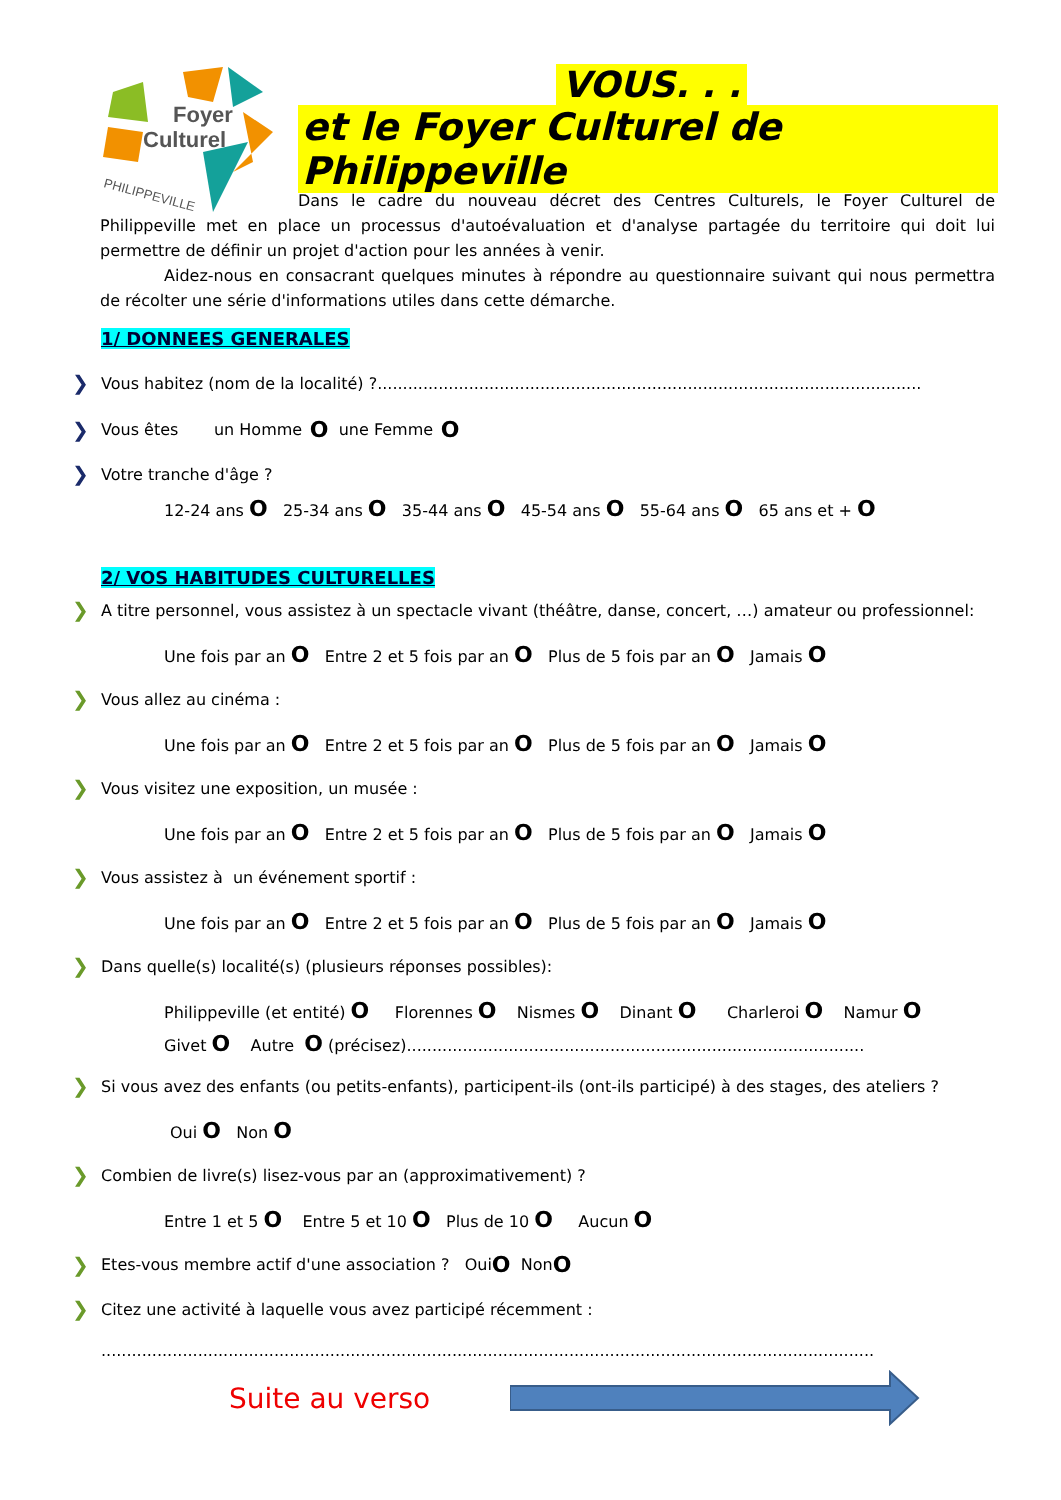Foyer
Culturel
PHILIPPEVILLE
VOUS. . .
et le Foyer Culturel de Philippeville
Dans le cadre du nouveau décret des Centres Culturels, le Foyer Culturel de Philippeville met en place un processus d'autoévaluation et d'analyse partagée du territoire qui doit lui permettre de définir un projet d'action pour les années à venir.
Aidez-nous en consacrant quelques minutes à répondre au questionnaire suivant qui nous permettra de récolter une série d'informations utiles dans cette démarche.
1/ DONNEES GENERALES
❯ Vous habitez (nom de la localité) ?...........................................................................................................
❯ Vous êtes un Homme O une Femme O
❯ Votre tranche d'âge ?
12-24 ans O 25-34 ans O 35-44 ans O 45-54 ans O 55-64 ans O 65 ans et + O
2/ VOS HABITUDES CULTURELLES
❯ A titre personnel, vous assistez à un spectacle vivant (théâtre, danse, concert, …) amateur ou professionnel:
Une fois par an O Entre 2 et 5 fois par an O Plus de 5 fois par an O Jamais O
❯ Vous allez au cinéma :
Une fois par an O Entre 2 et 5 fois par an O Plus de 5 fois par an O Jamais O
❯ Vous visitez une exposition, un musée :
Une fois par an O Entre 2 et 5 fois par an O Plus de 5 fois par an O Jamais O
❯ Vous assistez à un événement sportif :
Une fois par an O Entre 2 et 5 fois par an O Plus de 5 fois par an O Jamais O
❯ Dans quelle(s) localité(s) (plusieurs réponses possibles):
Philippeville (et entité) O Florennes O Nismes O Dinant O Charleroi O Namur O
Givet O Autre O (précisez)..........................................................................................
❯ Si vous avez des enfants (ou petits-enfants), participent-ils (ont-ils participé) à des stages, des ateliers ?
Oui O Non O
❯ Combien de livre(s) lisez-vous par an (approximativement) ?
Entre 1 et 5 O Entre 5 et 10 O Plus de 10 O Aucun O
❯ Etes-vous membre actif d'une association ? Oui O Non O
❯ Citez une activité à laquelle vous avez participé récemment :
........................................................................................................................................................
Suite au verso